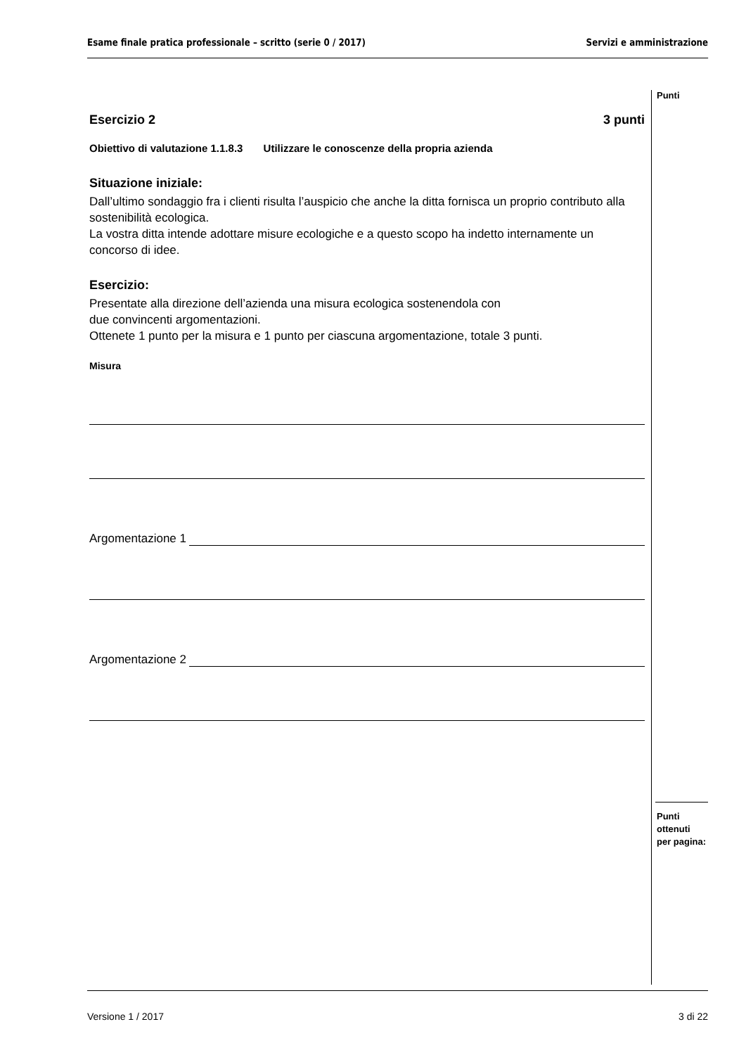Esame finale pratica professionale – scritto (serie 0 / 2017) Servizi e amministrazione
Punti
Esercizio 2 3 punti
Obiettivo di valutazione 1.1.8.3 Utilizzare le conoscenze della propria azienda
Situazione iniziale:
Dall’ultimo sondaggio fra i clienti risulta l’auspicio che anche la ditta fornisca un proprio contributo alla sostenibilità ecologica.
La vostra ditta intende adottare misure ecologiche e a questo scopo ha indetto internamente un concorso di idee.
Esercizio:
Presentate alla direzione dell’azienda una misura ecologica sostenendola con
due convincenti argomentazioni.
Ottenete 1 punto per la misura e 1 punto per ciascuna argomentazione, totale 3 punti.
Misura
Argomentazione 1
Argomentazione 2
Punti
ottenuti
per pagina:
Versione 1 / 2017 3 di 22